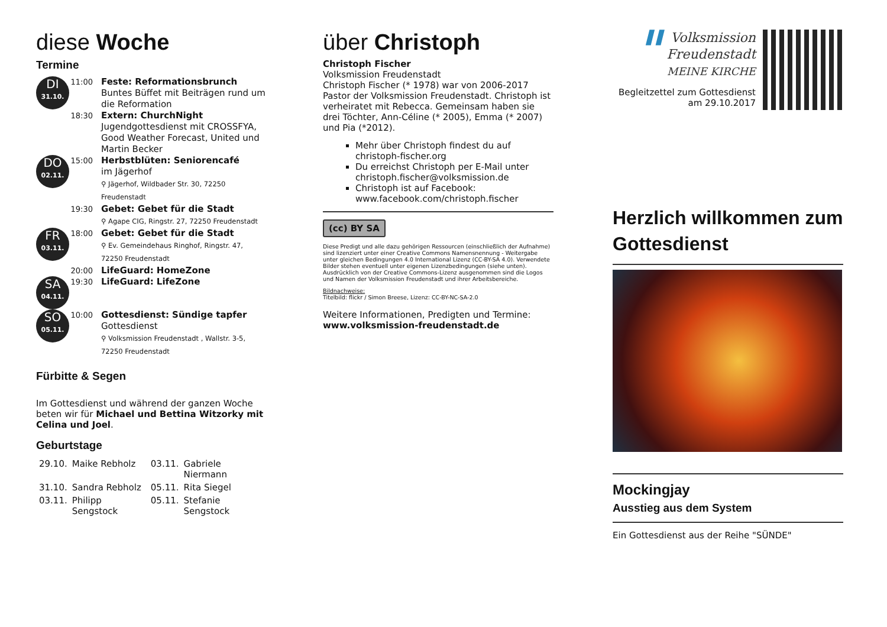diese Woche
Termine
| DI 31.10. | 11:00 | Feste: Reformationsbrunch Buntes Büffet mit Beiträgen rund um die Reformation |
| | 18:30 | Extern: ChurchNight Jugendgottesdienst mit CROSSFYA, Good Weather Forecast, United und Martin Becker |
| DO 02.11. | 15:00 | Herbstblüten: Seniorencafé im Jägerhof ⚲ Jägerhof, Wildbader Str. 30, 72250 Freudenstadt |
| | 19:30 | Gebet: Gebet für die Stadt ⚲ Agape CIG, Ringstr. 27, 72250 Freudenstadt |
| FR 03.11. | 18:00 | Gebet: Gebet für die Stadt ⚲ Ev. Gemeindehaus Ringhof, Ringstr. 47, 72250 Freudenstadt |
| | 20:00 | LifeGuard: HomeZone |
| SA 04.11. | 19:30 | LifeGuard: LifeZone |
| SO 05.11. | 10:00 | Gottesdienst: Sündige tapfer Gottesdienst ⚲ Volksmission Freudenstadt , Wallstr. 3-5, 72250 Freudenstadt |
Fürbitte & Segen
Im Gottesdienst und während der ganzen Woche beten wir für Michael und Bettina Witzorky mit Celina und Joel.
Geburtstage
| 29.10. | Maike Rebholz | 03.11. | Gabriele Niermann |
| 31.10. | Sandra Rebholz | 05.11. | Rita Siegel |
| 03.11. | Philipp Sengstock | 05.11. | Stefanie Sengstock |
über Christoph
Christoph Fischer
Volksmission Freudenstadt
Christoph Fischer (* 1978) war von 2006-2017 Pastor der Volksmission Freudenstadt. Christoph ist verheiratet mit Rebecca. Gemeinsam haben sie drei Töchter, Ann-Céline (* 2005), Emma (* 2007) und Pia (*2012).
Mehr über Christoph findest du auf christoph-fischer.org
Du erreichst Christoph per E-Mail unter christoph.fischer@volksmission.de
Christoph ist auf Facebook: www.facebook.com/christoph.fischer
(cc) BY SA
Diese Predigt und alle dazu gehörigen Ressourcen (einschließlich der Aufnahme) sind lizenziert unter einer Creative Commons Namensnennung - Weitergabe unter gleichen Bedingungen 4.0 International Lizenz (CC-BY-SA 4.0). Verwendete Bilder stehen eventuell unter eigenen Lizenzbedingungen (siehe unten). Ausdrücklich von der Creative Commons-Lizenz ausgenommen sind die Logos und Namen der Volksmission Freudenstadt und ihrer Arbeitsbereiche.
Bildnachweise:
Titelbild: flickr / Simon Breese, Lizenz: CC-BY-NC-SA-2.0
Weitere Informationen, Predigten und Termine:
www.volksmission-freudenstadt.de
▌▌ Volksmission
Freudenstadt
MEINE KIRCHE
Begleitzettel zum Gottesdienst
am 29.10.2017
Herzlich willkommen zum Gottesdienst
Mockingjay
Ausstieg aus dem System
Ein Gottesdienst aus der Reihe "SÜNDE"